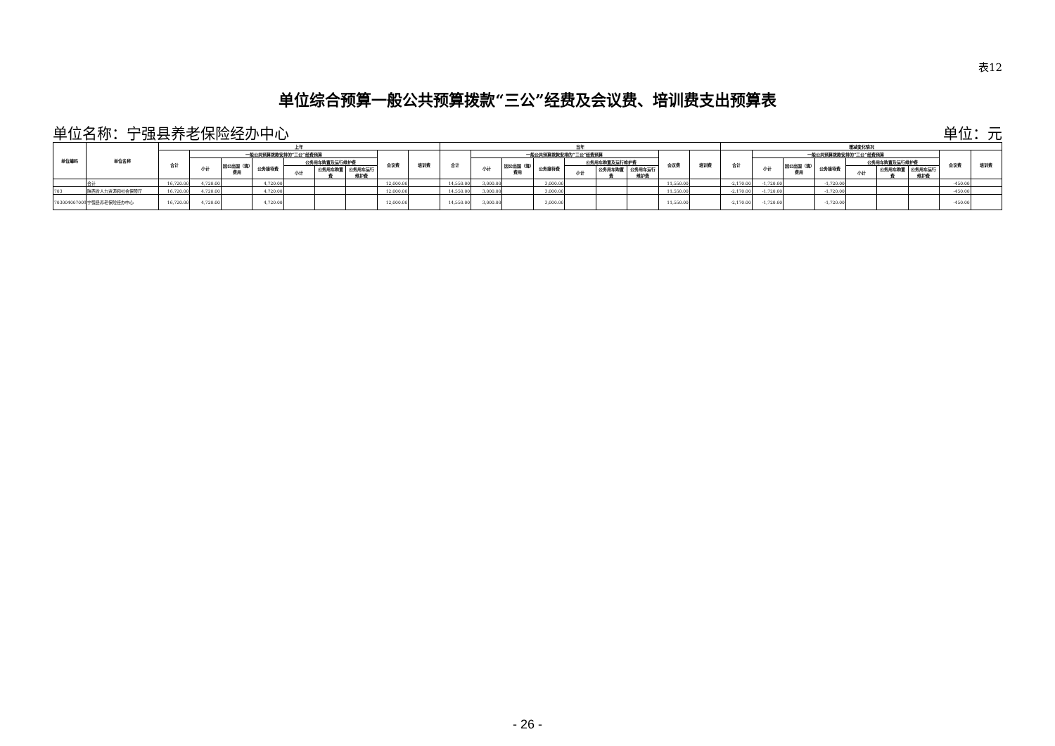表12
单位综合预算一般公共预算拨款“三公”经费及会议费、培训费支出预算表
单位名称：宁强县养老保险经办中心 单位：元
| 单位编码 | 单位名称 | 上年 | | | | | | | | | 当年 | | | | | | | | | 增减变化情况 | | | | | | | | |
| --- | --- | --- | --- | --- | --- | --- | --- | --- | --- | --- | --- | --- | --- | --- | --- | --- | --- | --- | --- | --- | --- | --- | --- | --- | --- | --- | --- | --- |
| | | 合计 | 一般公共预算拨款安排的“三公”经费预算 | | | | | | 会议费 | 培训费 | 合计 | 一般公共预算拨款安排的“三公”经费预算 | | | | | | 会议费 | 培训费 | 合计 | 一般公共预算拨款安排的“三公”经费预算 | | | | | | 会议费 | 培训费 |
| | | | 小计 | 因公出国（境）费用 | 公务接待费 | 公务用车购置及运行维护费 | | | | | | 小计 | 因公出国（境）费用 | 公务接待费 | 公务用车购置及运行维护费 | | | | | | 小计 | 因公出国（境）费用 | 公务接待费 | 公务用车购置及运行维护费 | | | | |
| | | | | | | 小计 | 公务用车购置费 | 公务用车运行维护费 | | | | | | | 小计 | 公务用车购置费 | 公务用车运行维护费 | | | | | | | 小计 | 公务用车购置费 | 公务用车运行维护费 | | |
| | 合计 | 16,720.00 | 4,720.00 | | 4,720.00 | | | | 12,000.00 | | 14,550.00 | 3,000.00 | | 3,000.00 | | | | 11,550.00 | | -2,170.00 | -1,720.00 | | -1,720.00 | | | | -450.00 | |
| 703 | 陕西省人力资源和社会保障厅 | 16,720.00 | 4,720.00 | | 4,720.00 | | | | 12,000.00 | | 14,550.00 | 3,000.00 | | 3,000.00 | | | | 11,550.00 | | -2,170.00 | -1,720.00 | | -1,720.00 | | | | -450.00 | |
| 703004007009 | 宁强县养老保险经办中心 | 16,720.00 | 4,720.00 | | 4,720.00 | | | | 12,000.00 | | 14,550.00 | 3,000.00 | | 3,000.00 | | | | 11,550.00 | | -2,170.00 | -1,720.00 | | -1,720.00 | | | | -450.00 | |
- 26 -